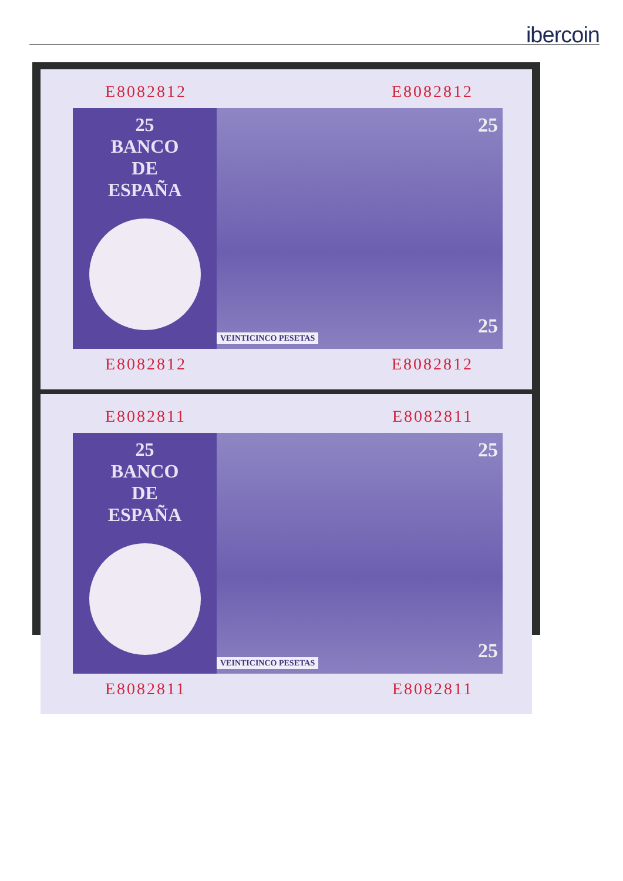ibercoin
E8082812 E8082812
25
BANCO
DE
ESPAÑA
25
25
VEINTICINCO PESETAS
E8082812 E8082812
E8082811 E8082811
25
BANCO
DE
ESPAÑA
25
25
VEINTICINCO PESETAS
E8082811 E8082811